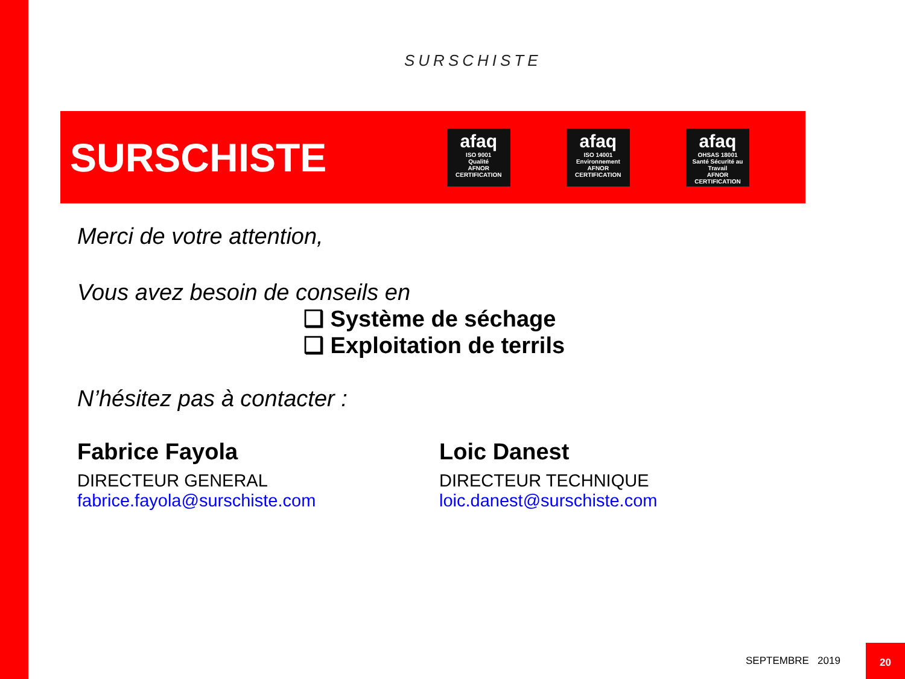SURSCHISTE
SURSCHISTE
afaq
ISO 9001
Qualité
AFNOR CERTIFICATION
afaq
ISO 14001
Environnement
AFNOR CERTIFICATION
afaq
OHSAS 18001
Santé Sécurité au Travail
AFNOR CERTIFICATION
Merci de votre attention,
Vous avez besoin de conseils en
❑ Système de séchage
❑ Exploitation de terrils
N’hésitez pas à contacter :
Fabrice Fayola
DIRECTEUR GENERAL
fabrice.fayola@surschiste.com
Loic Danest
DIRECTEUR TECHNIQUE
loic.danest@surschiste.com
SEPTEMBRE 2019
20